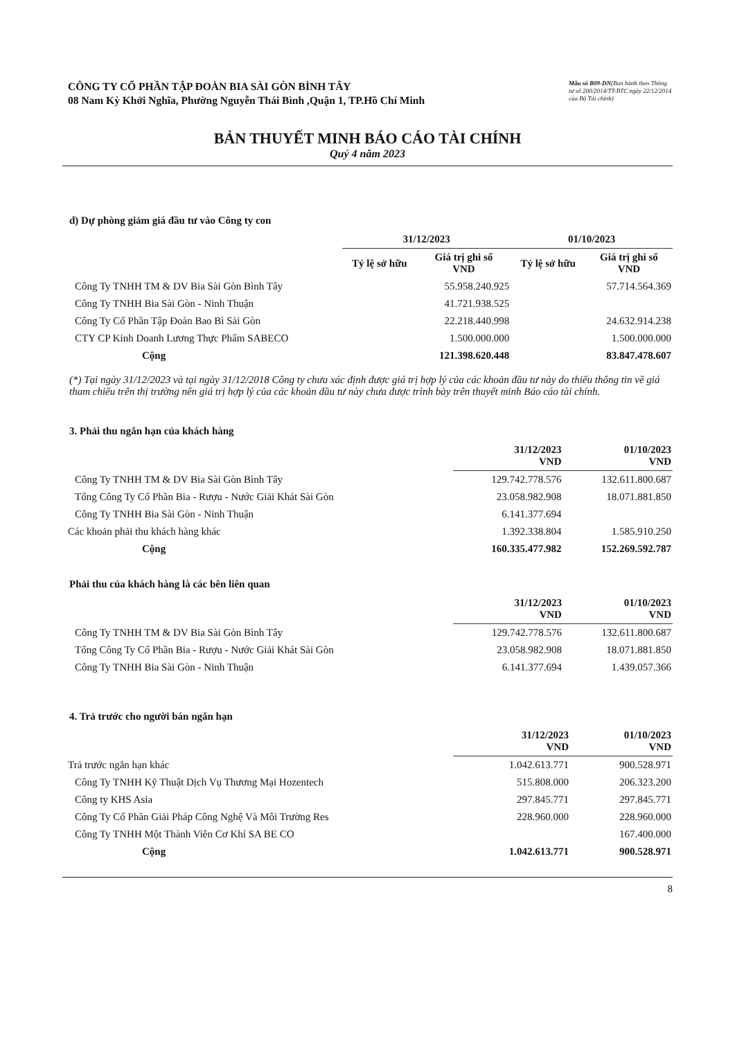CÔNG TY CỔ PHẦN TẬP ĐOÀN BIA SÀI GÒN BÌNH TÂY
08 Nam Kỳ Khởi Nghĩa, Phường Nguyễn Thái Bình ,Quận 1, TP.Hồ Chí Minh
Mẫu số B09-DN(Ban hành theo Thông tư số 200/2014/TT-BTC ngày 22/12/2014 của Bộ Tài chính)
BẢN THUYẾT MINH BÁO CÁO TÀI CHÍNH
Quý 4 năm 2023
d) Dự phòng giảm giá đầu tư vào Công ty con
| | 31/12/2023 | | 01/10/2023 | |
| --- | --- | --- | --- | --- |
| | Tỷ lệ sở hữu | Giá trị ghi sổ VND | Tỷ lệ sở hữu | Giá trị ghi sổ VND |
| Công Ty TNHH TM & DV Bia Sài Gòn Bình Tây | | 55.958.240.925 | | 57.714.564.369 |
| Công Ty TNHH Bia Sài Gòn - Ninh Thuận | | 41.721.938.525 | | |
| Công Ty Cổ Phần Tập Đoàn Bao Bì Sài Gòn | | 22.218.440.998 | | 24.632.914.238 |
| CTY CP Kinh Doanh Lương Thực Phẩm SABECO | | 1.500.000.000 | | 1.500.000.000 |
| Cộng | | 121.398.620.448 | | 83.847.478.607 |
(*) Tại ngày 31/12/2023 và tại ngày 31/12/2018 Công ty chưa xác định được giá trị hợp lý của các khoản đầu tư này do thiếu thông tin về giá tham chiếu trên thị trường nên giá trị hợp lý của các khoản đầu tư này chưa được trình bày trên thuyết minh Báo cáo tài chính.
3. Phải thu ngắn hạn của khách hàng
| | 31/12/2023 VND | 01/10/2023 VND |
| --- | --- | --- |
| Công Ty TNHH TM & DV Bia Sài Gòn Bình Tây | 129.742.778.576 | 132.611.800.687 |
| Tổng Công Ty Cổ Phần Bia - Rượu - Nước Giải Khát Sài Gòn | 23.058.982.908 | 18.071.881.850 |
| Công Ty TNHH Bia Sài Gòn - Ninh Thuận | 6.141.377.694 | |
| Các khoản phải thu khách hàng khác | 1.392.338.804 | 1.585.910.250 |
| Cộng | 160.335.477.982 | 152.269.592.787 |
Phải thu của khách hàng là các bên liên quan
| | 31/12/2023 VND | 01/10/2023 VND |
| --- | --- | --- |
| Công Ty TNHH TM & DV Bia Sài Gòn Bình Tây | 129.742.778.576 | 132.611.800.687 |
| Tổng Công Ty Cổ Phần Bia - Rượu - Nước Giải Khát Sài Gòn | 23.058.982.908 | 18.071.881.850 |
| Công Ty TNHH Bia Sài Gòn - Ninh Thuận | 6.141.377.694 | 1.439.057.366 |
4. Trả trước cho người bán ngắn hạn
| | 31/12/2023 VND | 01/10/2023 VND |
| --- | --- | --- |
| Trả trước ngắn hạn khác | 1.042.613.771 | 900.528.971 |
| Công Ty TNHH Kỹ Thuật Dịch Vụ Thương Mại Hozentech | 515.808.000 | 206.323.200 |
| Công ty KHS Asia | 297.845.771 | 297.845.771 |
| Công Ty Cổ Phần Giải Pháp Công Nghệ Và Môi Trường Res | 228.960.000 | 228.960.000 |
| Công Ty TNHH Một Thành Viên Cơ Khí SA BE CO | | 167.400.000 |
| Cộng | 1.042.613.771 | 900.528.971 |
8